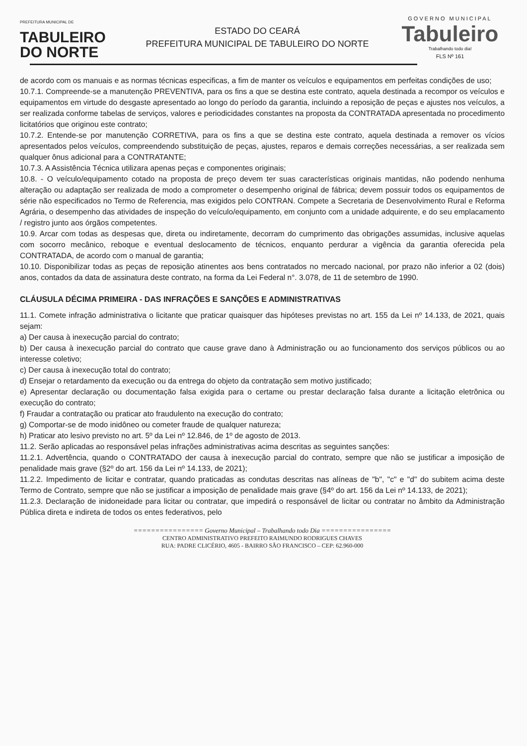PREFEITURA MUNICIPAL DE
TABULEIRO
DO NORTE
ESTADO DO CEARÁ
PREFEITURA MUNICIPAL DE TABULEIRO DO NORTE
GOVERNO MUNICIPAL
Tabuleiro
Trabalhando todo dia!
FLS Nº 161
de acordo com os manuais e as normas técnicas especificas, a fim de manter os veículos e equipamentos em perfeitas condições de uso;
10.7.1. Compreende-se a manutenção PREVENTIVA, para os fins a que se destina este contrato, aquela destinada a recompor os veículos e equipamentos em virtude do desgaste apresentado ao longo do período da garantia, incluindo a reposição de peças e ajustes nos veículos, a ser realizada conforme tabelas de serviços, valores e periodicidades constantes na proposta da CONTRATADA apresentada no procedimento licitatórios que originou este contrato;
10.7.2. Entende-se por manutenção CORRETIVA, para os fins a que se destina este contrato, aquela destinada a remover os vícios apresentados pelos veículos, compreendendo substituição de peças, ajustes, reparos e demais correções necessárias, a ser realizada sem qualquer ônus adicional para a CONTRATANTE;
10.7.3. A Assistência Técnica utilizara apenas peças e componentes originais;
10.8. - O veículo/equipamento cotado na proposta de preço devem ter suas características originais mantidas, não podendo nenhuma alteração ou adaptação ser realizada de modo a comprometer o desempenho original de fábrica; devem possuir todos os equipamentos de série não especificados no Termo de Referencia, mas exigidos pelo CONTRAN. Compete a Secretaria de Desenvolvimento Rural e Reforma Agrária, o desempenho das atividades de inspeção do veículo/equipamento, em conjunto com a unidade adquirente, e do seu emplacamento / registro junto aos órgãos competentes.
10.9. Arcar com todas as despesas que, direta ou indiretamente, decorram do cumprimento das obrigações assumidas, inclusive aquelas com socorro mecânico, reboque e eventual deslocamento de técnicos, enquanto perdurar a vigência da garantia oferecida pela CONTRATADA, de acordo com o manual de garantia;
10.10. Disponibilizar todas as peças de reposição atinentes aos bens contratados no mercado nacional, por prazo não inferior a 02 (dois) anos, contados da data de assinatura deste contrato, na forma da Lei Federal n°. 3.078, de 11 de setembro de 1990.
CLÁUSULA DÉCIMA PRIMEIRA - DAS INFRAÇÕES E SANÇÕES E ADMINISTRATIVAS
11.1. Comete infração administrativa o licitante que praticar quaisquer das hipóteses previstas no art. 155 da Lei nº 14.133, de 2021, quais sejam:
a) Der causa à inexecução parcial do contrato;
b) Der causa à inexecução parcial do contrato que cause grave dano à Administração ou ao funcionamento dos serviços públicos ou ao interesse coletivo;
c) Der causa à inexecução total do contrato;
d) Ensejar o retardamento da execução ou da entrega do objeto da contratação sem motivo justificado;
e) Apresentar declaração ou documentação falsa exigida para o certame ou prestar declaração falsa durante a licitação eletrônica ou execução do contrato;
f) Fraudar a contratação ou praticar ato fraudulento na execução do contrato;
g) Comportar-se de modo inidôneo ou cometer fraude de qualquer natureza;
h) Praticar ato lesivo previsto no art. 5º da Lei nº 12.846, de 1º de agosto de 2013.
11.2. Serão aplicadas ao responsável pelas infrações administrativas acima descritas as seguintes sanções:
11.2.1. Advertência, quando o CONTRATADO der causa à inexecução parcial do contrato, sempre que não se justificar a imposição de penalidade mais grave (§2º do art. 156 da Lei nº 14.133, de 2021);
11.2.2. Impedimento de licitar e contratar, quando praticadas as condutas descritas nas alíneas de "b", "c" e "d" do subitem acima deste Termo de Contrato, sempre que não se justificar a imposição de penalidade mais grave (§4º do art. 156 da Lei nº 14.133, de 2021);
11.2.3. Declaração de inidoneidade para licitar ou contratar, que impedirá o responsável de licitar ou contratar no âmbito da Administração Pública direta e indireta de todos os entes federativos, pelo
================ Governo Municipal – Trabalhando todo Dia ================
CENTRO ADMINISTRATIVO PREFEITO RAIMUNDO RODRIGUES CHAVES
RUA: PADRE CLICÉRIO, 4605 - BAIRRO SÃO FRANCISCO – CEP: 62.960-000